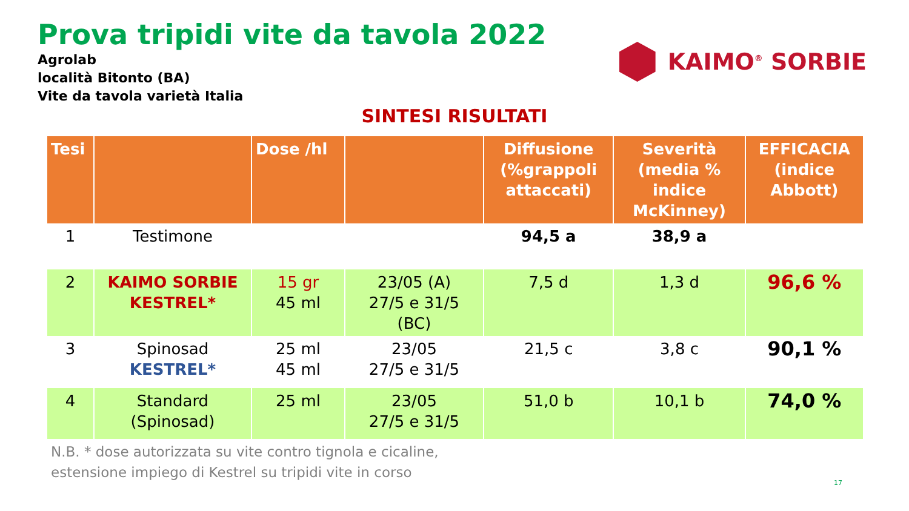Prova tripidi vite da tavola 2022
Agrolab
località Bitonto (BA)
Vite da tavola varietà Italia
KAIMO<sup>®</sup> SORBIE
SINTESI RISULTATI
| Tesi | | Dose /hl | | Diffusione (%grappoli attaccati) | Severità (media % indice McKinney) | EFFICACIA (indice Abbott) |
| --- | --- | --- | --- | --- | --- | --- |
| 1 | Testimone | | | 94,5 a | 38,9 a | |
| 2 | KAIMO SORBIE KESTREL* | 15 gr 45 ml | 23/05 (A) 27/5 e 31/5 (BC) | 7,5 d | 1,3 d | 96,6 % |
| 3 | Spinosad KESTREL* | 25 ml 45 ml | 23/05 27/5 e 31/5 | 21,5 c | 3,8 c | 90,1 % |
| 4 | Standard (Spinosad) | 25 ml | 23/05 27/5 e 31/5 | 51,0 b | 10,1 b | 74,0 % |
N.B. * dose autorizzata su vite contro tignola e cicaline,
estensione impiego di Kestrel su tripidi vite in corso
17